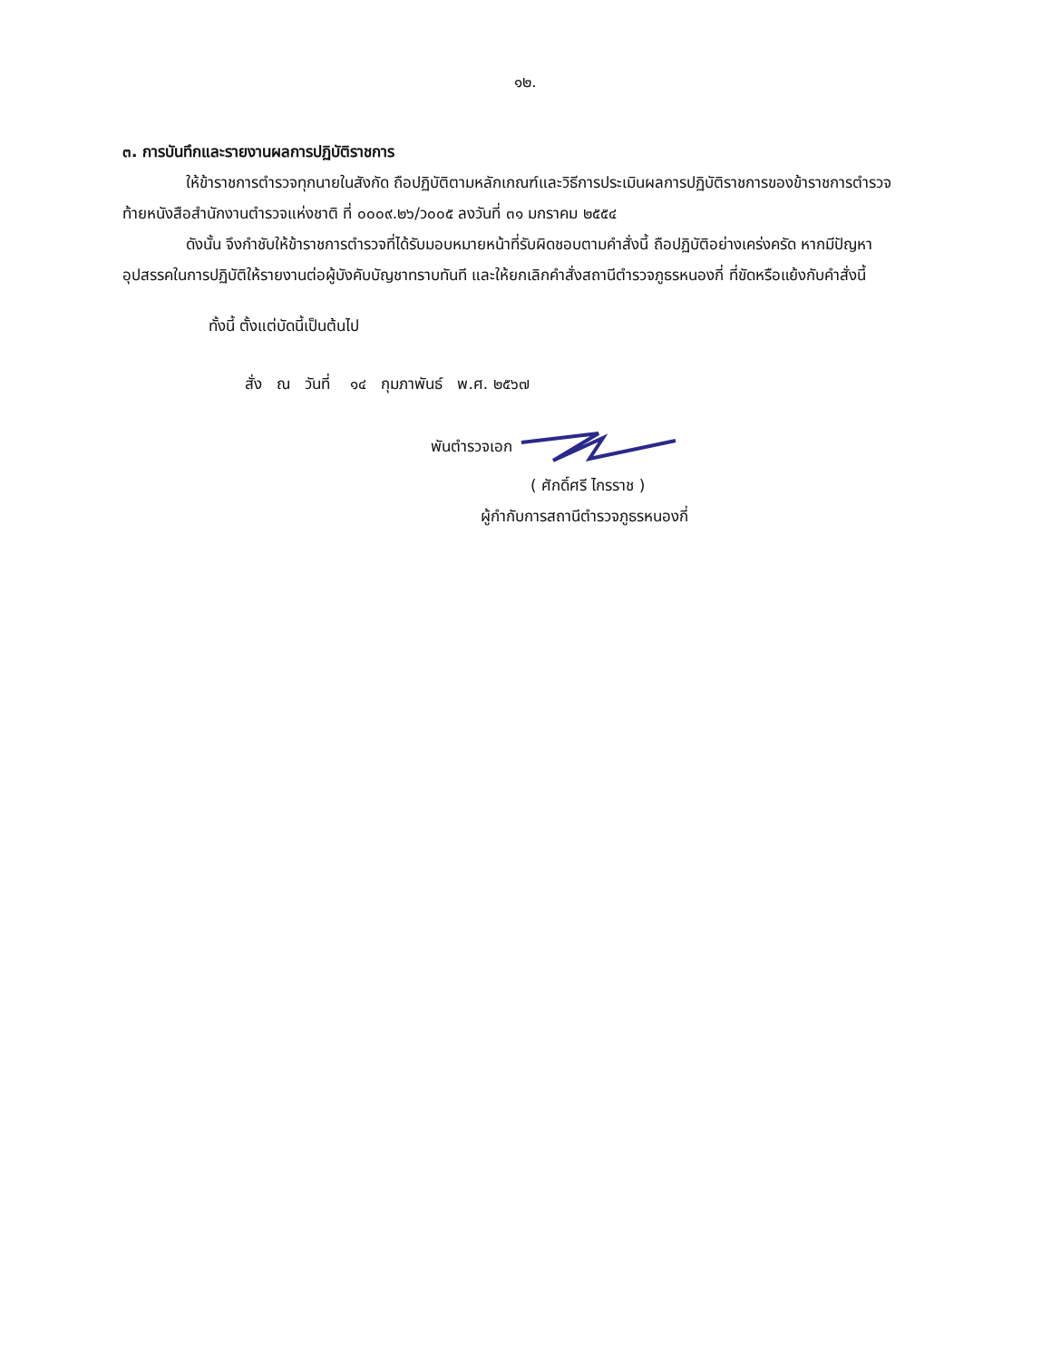๑๒.
๓. การบันทึกและรายงานผลการปฏิบัติราชการ
ให้ข้าราชการตำรวจทุกนายในสังกัด ถือปฏิบัติตามหลักเกณฑ์และวิธีการประเมินผลการปฏิบัติราชการของข้าราชการตำรวจ ท้ายหนังสือสำนักงานตำรวจแห่งชาติ ที่ ๐๐๐๙.๒๖/ว๐๐๕ ลงวันที่ ๓๑ มกราคม ๒๕๕๔
ดังนั้น จึงกำชับให้ข้าราชการตำรวจที่ได้รับมอบหมายหน้าที่รับผิดชอบตามคำสั่งนี้ ถือปฏิบัติอย่างเคร่งครัด หากมีปัญหาอุปสรรคในการปฏิบัติให้รายงานต่อผู้บังคับบัญชาทราบทันที และให้ยกเลิกคำสั่งสถานีตำรวจภูธรหนองกี่ ที่ขัดหรือแย้งกับคำสั่งนี้
ทั้งนี้ ตั้งแต่บัดนี้เป็นต้นไป
สั่ง ณ วันที่ ๑๔ กุมภาพันธ์ พ.ศ. ๒๕๖๗
พันตำรวจเอก
( ศักดิ์ศรี ไกรราช )
ผู้กำกับการสถานีตำรวจภูธรหนองกี่